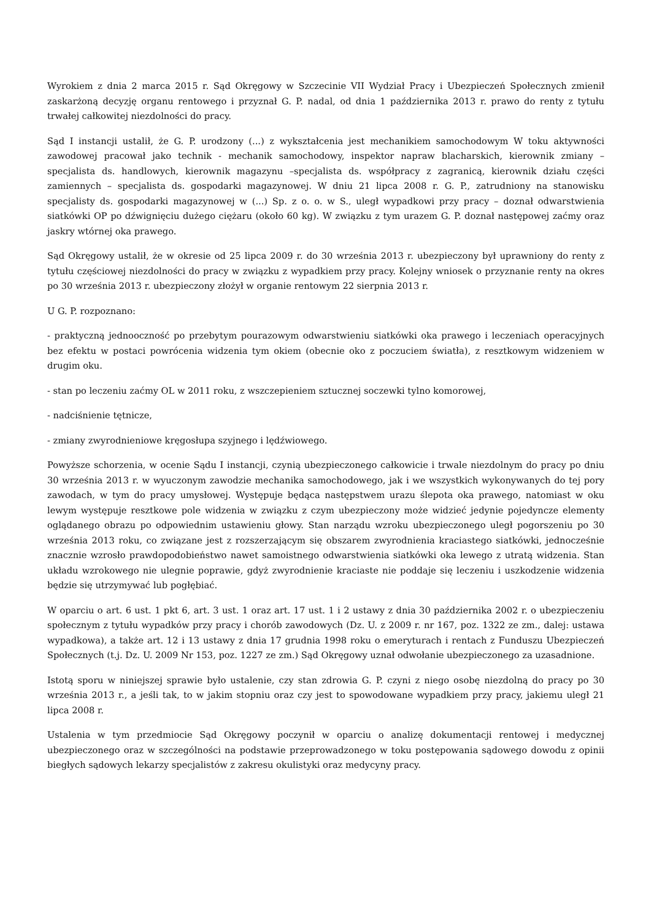Wyrokiem z dnia 2 marca 2015 r. Sąd Okręgowy w Szczecinie VII Wydział Pracy i Ubezpieczeń Społecznych zmienił zaskarżoną decyzję organu rentowego i przyznał G. P. nadal, od dnia 1 października 2013 r. prawo do renty z tytułu trwałej całkowitej niezdolności do pracy.
Sąd I instancji ustalił, że G. P. urodzony (...) z wykształcenia jest mechanikiem samochodowym W toku aktywności zawodowej pracował jako technik - mechanik samochodowy, inspektor napraw blacharskich, kierownik zmiany – specjalista ds. handlowych, kierownik magazynu –specjalista ds. współpracy z zagranicą, kierownik działu części zamiennych – specjalista ds. gospodarki magazynowej. W dniu 21 lipca 2008 r. G. P., zatrudniony na stanowisku specjalisty ds. gospodarki magazynowej w (...) Sp. z o. o. w S., uległ wypadkowi przy pracy – doznał odwarstwienia siatkówki OP po dźwignięciu dużego ciężaru (około 60 kg). W związku z tym urazem G. P. doznał następowej zaćmy oraz jaskry wtórnej oka prawego.
Sąd Okręgowy ustalił, że w okresie od 25 lipca 2009 r. do 30 września 2013 r. ubezpieczony był uprawniony do renty z tytułu częściowej niezdolności do pracy w związku z wypadkiem przy pracy. Kolejny wniosek o przyznanie renty na okres po 30 września 2013 r. ubezpieczony złożył w organie rentowym 22 sierpnia 2013 r.
U G. P. rozpoznano:
- praktyczną jednooczność po przebytym pourazowym odwarstwieniu siatkówki oka prawego i leczeniach operacyjnych bez efektu w postaci powrócenia widzenia tym okiem (obecnie oko z poczuciem światła), z resztkowym widzeniem w drugim oku.
- stan po leczeniu zaćmy OL w 2011 roku, z wszczepieniem sztucznej soczewki tylno komorowej,
- nadciśnienie tętnicze,
- zmiany zwyrodnieniowe kręgosłupa szyjnego i lędźwiowego.
Powyższe schorzenia, w ocenie Sądu I instancji, czynią ubezpieczonego całkowicie i trwale niezdolnym do pracy po dniu 30 września 2013 r. w wyuczonym zawodzie mechanika samochodowego, jak i we wszystkich wykonywanych do tej pory zawodach, w tym do pracy umysłowej. Występuje będąca następstwem urazu ślepota oka prawego, natomiast w oku lewym występuje resztkowe pole widzenia w związku z czym ubezpieczony może widzieć jedynie pojedyncze elementy oglądanego obrazu po odpowiednim ustawieniu głowy. Stan narządu wzroku ubezpieczonego uległ pogorszeniu po 30 września 2013 roku, co związane jest z rozszerzającym się obszarem zwyrodnienia kraciastego siatkówki, jednocześnie znacznie wzrosło prawdopodobieństwo nawet samoistnego odwarstwienia siatkówki oka lewego z utratą widzenia. Stan układu wzrokowego nie ulegnie poprawie, gdyż zwyrodnienie kraciaste nie poddaje się leczeniu i uszkodzenie widzenia będzie się utrzymywać lub pogłębiać.
W oparciu o art. 6 ust. 1 pkt 6, art. 3 ust. 1 oraz art. 17 ust. 1 i 2 ustawy z dnia 30 października 2002 r. o ubezpieczeniu społecznym z tytułu wypadków przy pracy i chorób zawodowych (Dz. U. z 2009 r. nr 167, poz. 1322 ze zm., dalej: ustawa wypadkowa), a także art. 12 i 13 ustawy z dnia 17 grudnia 1998 roku o emeryturach i rentach z Funduszu Ubezpieczeń Społecznych (t.j. Dz. U. 2009 Nr 153, poz. 1227 ze zm.) Sąd Okręgowy uznał odwołanie ubezpieczonego za uzasadnione.
Istotą sporu w niniejszej sprawie było ustalenie, czy stan zdrowia G. P. czyni z niego osobę niezdolną do pracy po 30 września 2013 r., a jeśli tak, to w jakim stopniu oraz czy jest to spowodowane wypadkiem przy pracy, jakiemu uległ 21 lipca 2008 r.
Ustalenia w tym przedmiocie Sąd Okręgowy poczynił w oparciu o analizę dokumentacji rentowej i medycznej ubezpieczonego oraz w szczególności na podstawie przeprowadzonego w toku postępowania sądowego dowodu z opinii biegłych sądowych lekarzy specjalistów z zakresu okulistyki oraz medycyny pracy.